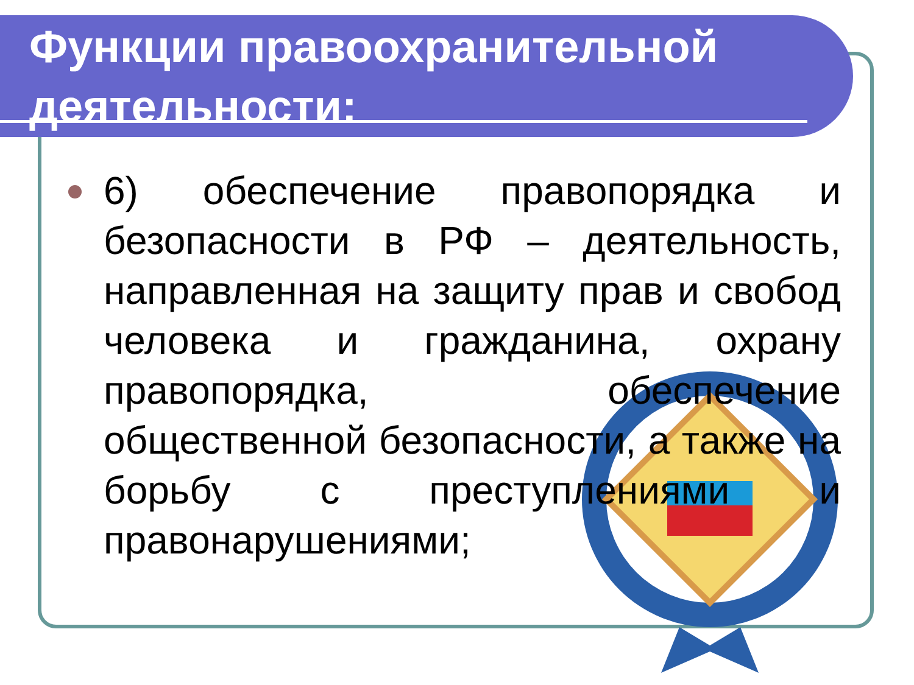Функции правоохранительной деятельности:
6) обеспечение правопорядка и безопасности в РФ – деятельность, направленная на защиту прав и свобод человека и гражданина, охрану правопорядка, обеспечение общественной безопасности, а также на борьбу с преступлениями и правонарушениями;